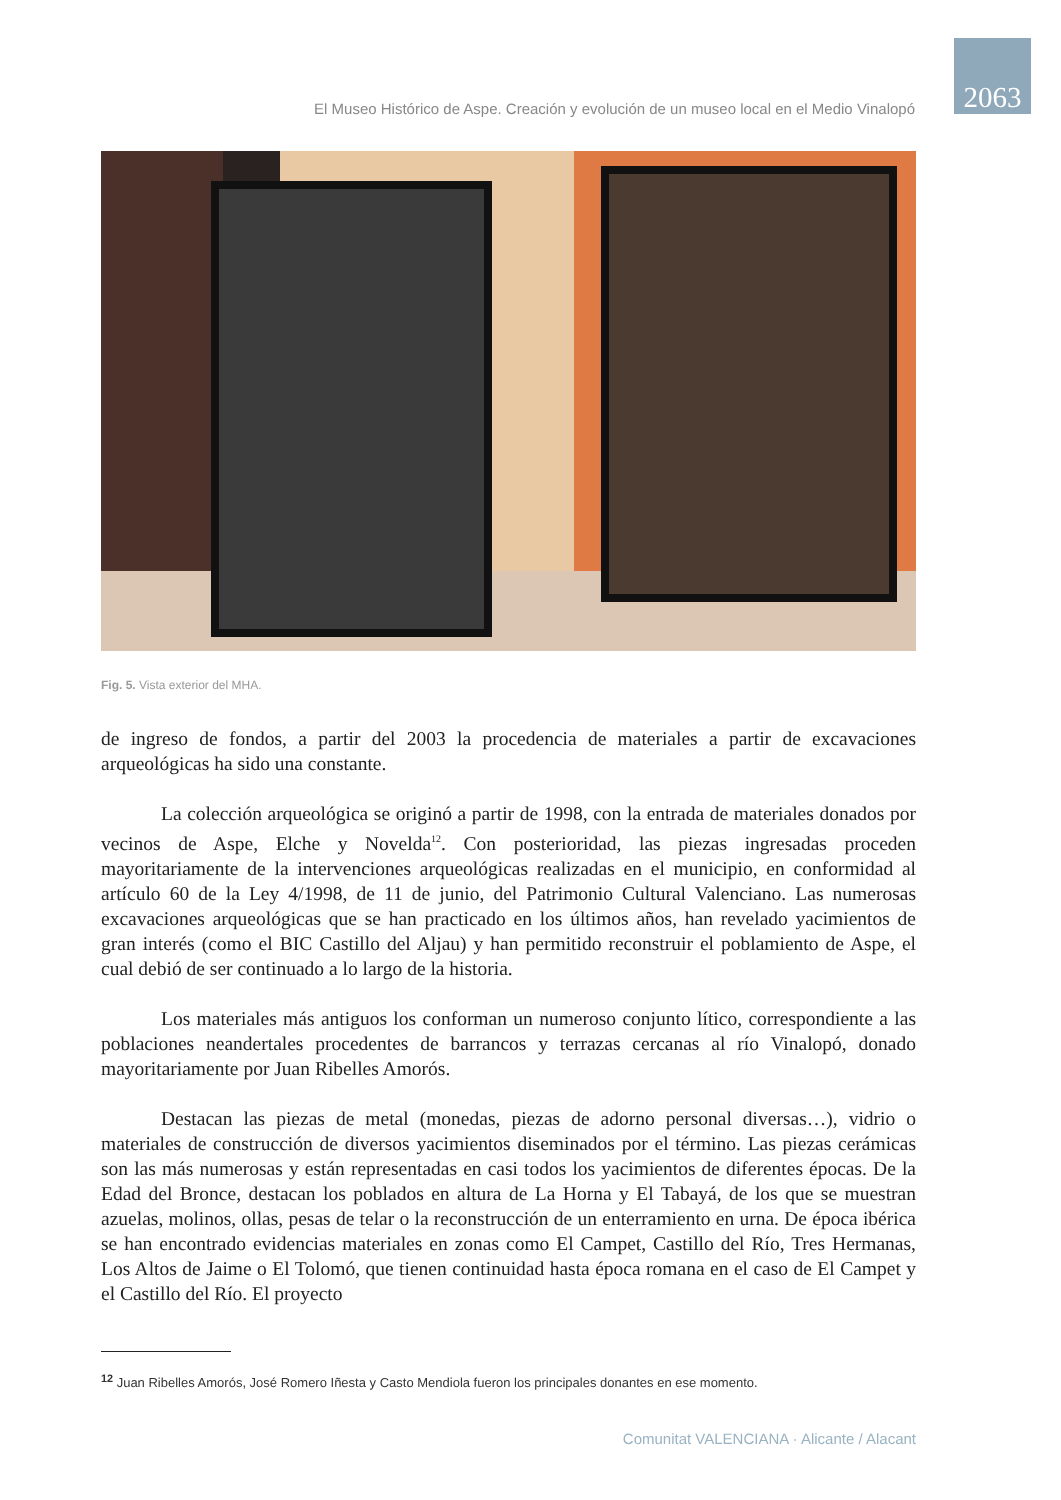El Museo Histórico de Aspe. Creación y evolución de un museo local en el Medio Vinalopó
2063
Fig. 5. Vista exterior del MHA.
de ingreso de fondos, a partir del 2003 la procedencia de materiales a partir de excavaciones arqueológicas ha sido una constante.
La colección arqueológica se originó a partir de 1998, con la entrada de materiales donados por vecinos de Aspe, Elche y Novelda<sup>12</sup>. Con posterioridad, las piezas ingresadas proceden mayoritariamente de la intervenciones arqueológicas realizadas en el municipio, en conformidad al artículo 60 de la Ley 4/1998, de 11 de junio, del Patrimonio Cultural Valenciano. Las numerosas excavaciones arqueológicas que se han practicado en los últimos años, han revelado yacimientos de gran interés (como el BIC Castillo del Aljau) y han permitido reconstruir el poblamiento de Aspe, el cual debió de ser continuado a lo largo de la historia.
Los materiales más antiguos los conforman un numeroso conjunto lítico, correspondiente a las poblaciones neandertales procedentes de barrancos y terrazas cercanas al río Vinalopó, donado mayoritariamente por Juan Ribelles Amorós.
Destacan las piezas de metal (monedas, piezas de adorno personal diversas…), vidrio o materiales de construcción de diversos yacimientos diseminados por el término. Las piezas cerámicas son las más numerosas y están representadas en casi todos los yacimientos de diferentes épocas. De la Edad del Bronce, destacan los poblados en altura de La Horna y El Tabayá, de los que se muestran azuelas, molinos, ollas, pesas de telar o la reconstrucción de un enterramiento en urna. De época ibérica se han encontrado evidencias materiales en zonas como El Campet, Castillo del Río, Tres Hermanas, Los Altos de Jaime o El Tolomó, que tienen continuidad hasta época romana en el caso de El Campet y el Castillo del Río. El proyecto
<sup>12</sup> Juan Ribelles Amorós, José Romero Iñesta y Casto Mendiola fueron los principales donantes en ese momento.
Comunitat VALENCIANA · Alicante / Alacant